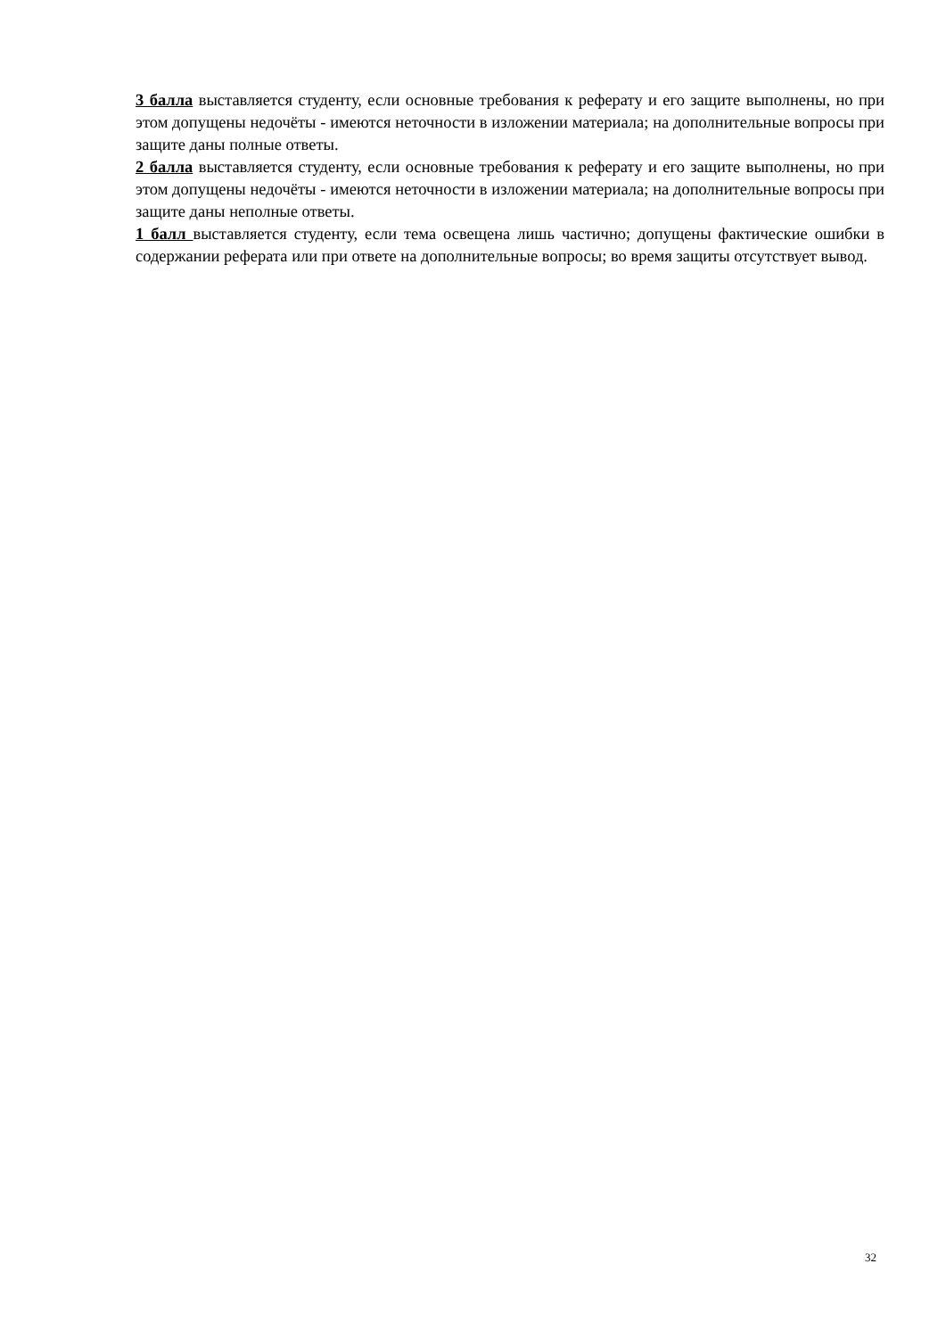3 балла выставляется студенту, если основные требования к реферату и его защите выполнены, но при этом допущены недочёты - имеются неточности в изложении материала; на дополнительные вопросы при защите даны полные ответы.
2 балла выставляется студенту, если основные требования к реферату и его защите выполнены, но при этом допущены недочёты - имеются неточности в изложении материала; на дополнительные вопросы при защите даны неполные ответы.
1 балл выставляется студенту, если тема освещена лишь частично; допущены фактические ошибки в содержании реферата или при ответе на дополнительные вопросы; во время защиты отсутствует вывод.
32